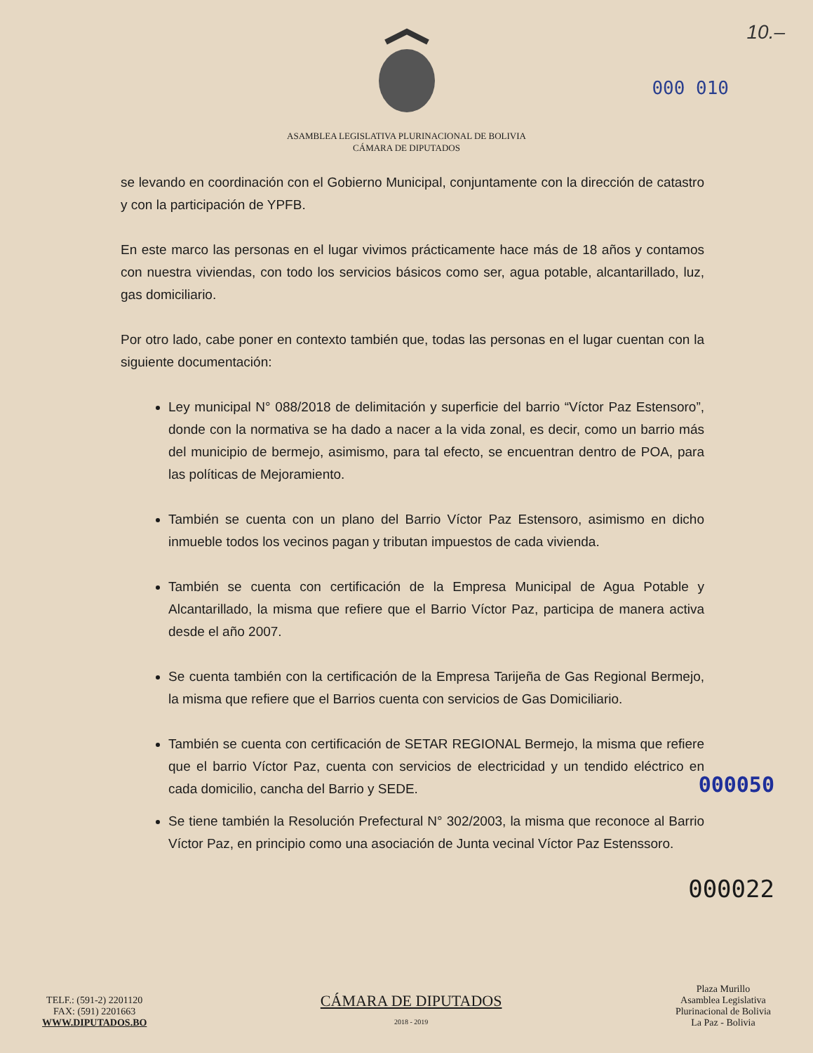10.–
000 010
ASAMBLEA LEGISLATIVA PLURINACIONAL DE BOLIVIA
CÁMARA DE DIPUTADOS
se levando en coordinación con el Gobierno Municipal, conjuntamente con la dirección de catastro y con la participación de YPFB.
En este marco las personas en el lugar vivimos prácticamente hace más de 18 años y contamos con nuestra viviendas, con todo los servicios básicos como ser, agua potable, alcantarillado, luz, gas domiciliario.
Por otro lado, cabe poner en contexto también que, todas las personas en el lugar cuentan con la siguiente documentación:
Ley municipal N° 088/2018 de delimitación y superficie del barrio “Víctor Paz Estensoro”, donde con la normativa se ha dado a nacer a la vida zonal, es decir, como un barrio más del municipio de bermejo, asimismo, para tal efecto, se encuentran dentro de POA, para las políticas de Mejoramiento.
También se cuenta con un plano del Barrio Víctor Paz Estensoro, asimismo en dicho inmueble todos los vecinos pagan y tributan impuestos de cada vivienda.
También se cuenta con certificación de la Empresa Municipal de Agua Potable y Alcantarillado, la misma que refiere que el Barrio Víctor Paz, participa de manera activa desde el año 2007.
Se cuenta también con la certificación de la Empresa Tarijeña de Gas Regional Bermejo, la misma que refiere que el Barrios cuenta con servicios de Gas Domiciliario.
También se cuenta con certificación de SETAR REGIONAL Bermejo, la misma que refiere que el barrio Víctor Paz, cuenta con servicios de electricidad y un tendido eléctrico en cada domicilio, cancha del Barrio y SEDE.
000050
Se tiene también la Resolución Prefectural N° 302/2003, la misma que reconoce al Barrio Víctor Paz, en principio como una asociación de Junta vecinal Víctor Paz Estenssoro.
000022
TELF.: (591-2) 2201120
FAX: (591) 2201663
WWW.DIPUTADOS.BO
CÁMARA DE DIPUTADOS
2018 - 2019
Plaza Murillo
Asamblea Legislativa
Plurinacional de Bolivia
La Paz - Bolivia